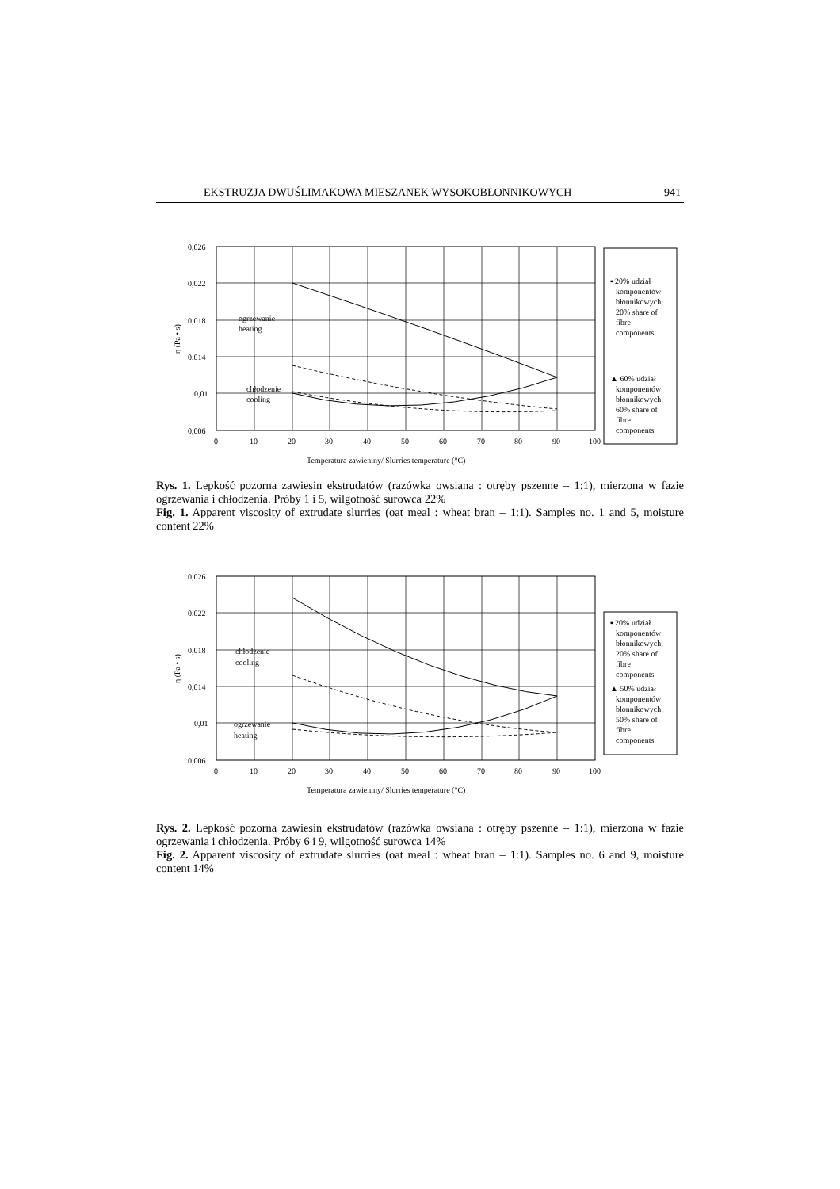EKSTRUZJA DWUŚLIMAKOWA MIESZANEK WYSOKOBŁONNIKOWYCH 941
0,026
0,022
0,018
0,014
0,01
0,006
0
10
20
30
40
50
60
70
80
90
100
Temperatura zawieniny/ Slurries temperature (°C)
η (Pa • s)
ogrzewanie
heating
chłodzenie
cooling
▪ 20% udział
komponentów
błonnikowych;
20% share of
fibre
components
▲ 60% udział
komponentów
błonnikowych;
60% share of
fibre
components
Rys. 1. Lepkość pozorna zawiesin ekstrudatów (razówka owsiana : otręby pszenne – 1:1), mierzona w fazie ogrzewania i chłodzenia. Próby 1 i 5, wilgotność surowca 22%
Fig. 1. Apparent viscosity of extrudate slurries (oat meal : wheat bran – 1:1). Samples no. 1 and 5, moisture content 22%
0,026
0,022
0,018
0,014
0,01
0,006
0
10
20
30
40
50
60
70
80
90
100
Temperatura zawieniny/ Slurries temperature (°C)
η (Pa • s)
chłodzenie
cooling
ogrzewanie
heating
▪ 20% udział
komponentów
błonnikowych;
20% share of
fibre
components
▲ 50% udział
komponentów
błonnikowych;
50% share of
fibre
components
Rys. 2. Lepkość pozorna zawiesin ekstrudatów (razówka owsiana : otręby pszenne – 1:1), mierzona w fazie ogrzewania i chłodzenia. Próby 6 i 9, wilgotność surowca 14%
Fig. 2. Apparent viscosity of extrudate slurries (oat meal : wheat bran – 1:1). Samples no. 6 and 9, moisture content 14%